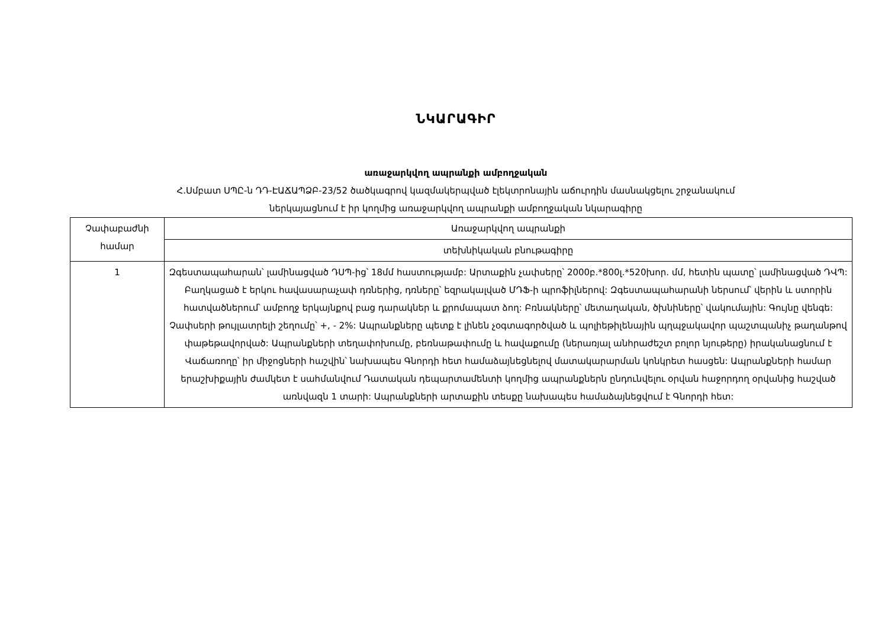ՆԿԱՐԱԳԻՐ
առաջարկվող ապրանքի ամբողջական
Հ.Սմբատ ՍՊԸ-ն ԴԴ-ԷԱՃԱՊՁԲ-23/52 ծածկագրով կազմակերպված էլեկտրոնային աճուրդին մասնակցելու շրջանակում
ներկայացնում է իր կողմից առաջարկվող ապրանքի ամբողջական նկարագիրը
| Չափաբաժնի համար | Առաջարկվող ապրանքի |
| | տեխնիկական բնութագիրը |
| 1 | Զգեստապահարան՝ լամինացված ԴՍՊ-ից՝ 18մմ հաստությամբ: Արտաքին չափսերը՝ 2000բ.*800լ.*520խոր. մմ, հետին պատը՝ լամինացված ԴՎՊ: Բաղկացած է երկու հավասարաչափ դռներից, դռները՝ եզրակալված ՄԴՖ-ի պրոֆիլներով: Զգեստապահարանի ներսում՝ վերին և ստորին հատվածներում՝ ամբողջ երկայնքով բաց դարակներ և քրոմապատ ձող: Բռնակները՝ մետաղական, ծխնիները՝ վակումային: Գույնը վենգե: Չափսերի թույլատրելի շեղումը՝ +, - 2%: Ապրանքները պետք է լինեն չօգտագործված և պոլիեթիլենային պղպջակավոր պաշտպանիչ թաղանթով փաթեթավորված: Ապրանքների տեղափոխումը, բեռնաթափումը և հավաքումը (ներառյալ անհրաժեշտ բոլոր նյութերը) իրականացնում է Վաճառողը՝ իր միջոցների հաշվին՝ նախապես Գնորդի հետ համաձայնեցնելով մատակարարման կոնկրետ հասցեն: Ապրանքների համար երաշխիքային ժամկետ է սահմանվում Դատական դեպարտամենտի կողմից ապրանքներն ընդունվելու օրվան հաջորդող օրվանից հաշված առնվազն 1 տարի: Ապրանքների արտաքին տեսքը նախապես համաձայնեցվում է Գնորդի հետ: |